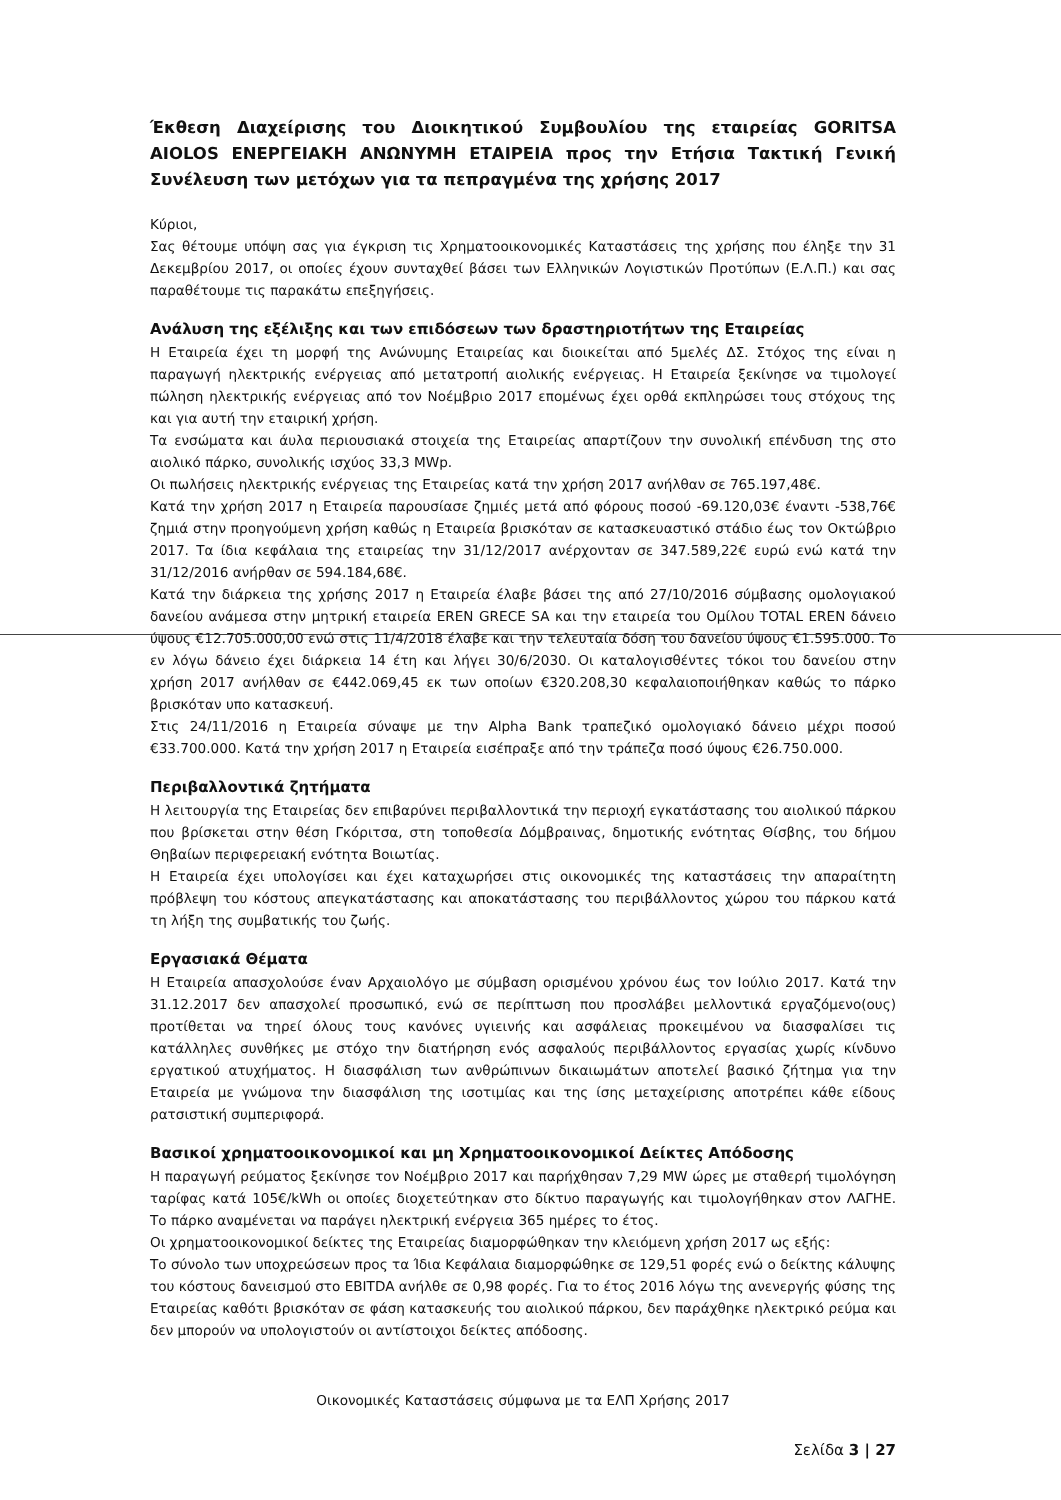Έκθεση Διαχείρισης του Διοικητικού Συμβουλίου της εταιρείας GORITSA AIOLOS ΕΝΕΡΓΕΙΑΚΗ ΑΝΩΝΥΜΗ ΕΤΑΙΡΕΙΑ προς την Ετήσια Τακτική Γενική Συνέλευση των μετόχων για τα πεπραγμένα της χρήσης 2017
Κύριοι,
Σας θέτουμε υπόψη σας για έγκριση τις Χρηματοοικονομικές Καταστάσεις της χρήσης που έληξε την 31 Δεκεμβρίου 2017, οι οποίες έχουν συνταχθεί βάσει των Ελληνικών Λογιστικών Προτύπων (Ε.Λ.Π.) και σας παραθέτουμε τις παρακάτω επεξηγήσεις.
Ανάλυση της εξέλιξης και των επιδόσεων των δραστηριοτήτων της Εταιρείας
Η Εταιρεία έχει τη μορφή της Ανώνυμης Εταιρείας και διοικείται από 5μελές ΔΣ. Στόχος της είναι η παραγωγή ηλεκτρικής ενέργειας από μετατροπή αιολικής ενέργειας. Η Εταιρεία ξεκίνησε να τιμολογεί πώληση ηλεκτρικής ενέργειας από τον Νοέμβριο 2017 επομένως έχει ορθά εκπληρώσει τους στόχους της και για αυτή την εταιρική χρήση.
Τα ενσώματα και άυλα περιουσιακά στοιχεία της Εταιρείας απαρτίζουν την συνολική επένδυση της στο αιολικό πάρκο, συνολικής ισχύος 33,3 MWp.
Οι πωλήσεις ηλεκτρικής ενέργειας της Εταιρείας κατά την χρήση 2017 ανήλθαν σε 765.197,48€.
Κατά την χρήση 2017 η Εταιρεία παρουσίασε ζημιές μετά από φόρους ποσού -69.120,03€ έναντι -538,76€ ζημιά στην προηγούμενη χρήση καθώς η Εταιρεία βρισκόταν σε κατασκευαστικό στάδιο έως τον Οκτώβριο 2017. Τα ίδια κεφάλαια της εταιρείας την 31/12/2017 ανέρχονταν σε 347.589,22€ ευρώ ενώ κατά την 31/12/2016 ανήρθαν σε 594.184,68€.
Κατά την διάρκεια της χρήσης 2017 η Εταιρεία έλαβε βάσει της από 27/10/2016 σύμβασης ομολογιακού δανείου ανάμεσα στην μητρική εταιρεία EREN GRECE SA και την εταιρεία του Ομίλου TOTAL EREN δάνειο ύψους €12.705.000,00 ενώ στις 11/4/2018 έλαβε και την τελευταία δόση του δανείου ύψους €1.595.000. Το εν λόγω δάνειο έχει διάρκεια 14 έτη και λήγει 30/6/2030. Οι καταλογισθέντες τόκοι του δανείου στην χρήση 2017 ανήλθαν σε €442.069,45 εκ των οποίων €320.208,30 κεφαλαιοποιήθηκαν καθώς το πάρκο βρισκόταν υπο κατασκευή.
Στις 24/11/2016 η Εταιρεία σύναψε με την Alpha Bank τραπεζικό ομολογιακό δάνειο μέχρι ποσού €33.700.000. Κατά την χρήση 2017 η Εταιρεία εισέπραξε από την τράπεζα ποσό ύψους €26.750.000.
Περιβαλλοντικά ζητήματα
Η λειτουργία της Εταιρείας δεν επιβαρύνει περιβαλλοντικά την περιοχή εγκατάστασης του αιολικού πάρκου που βρίσκεται στην θέση Γκόριτσα, στη τοποθεσία Δόμβραινας, δημοτικής ενότητας Θίσβης, του δήμου Θηβαίων περιφερειακή ενότητα Βοιωτίας.
Η Εταιρεία έχει υπολογίσει και έχει καταχωρήσει στις οικονομικές της καταστάσεις την απαραίτητη πρόβλεψη του κόστους απεγκατάστασης και αποκατάστασης του περιβάλλοντος χώρου του πάρκου κατά τη λήξη της συμβατικής του ζωής.
Εργασιακά Θέματα
Η Εταιρεία απασχολούσε έναν Αρχαιολόγο με σύμβαση ορισμένου χρόνου έως τον Ιούλιο 2017. Κατά την 31.12.2017 δεν απασχολεί προσωπικό, ενώ σε περίπτωση που προσλάβει μελλοντικά εργαζόμενο(ους) προτίθεται να τηρεί όλους τους κανόνες υγιεινής και ασφάλειας προκειμένου να διασφαλίσει τις κατάλληλες συνθήκες με στόχο την διατήρηση ενός ασφαλούς περιβάλλοντος εργασίας χωρίς κίνδυνο εργατικού ατυχήματος. Η διασφάλιση των ανθρώπινων δικαιωμάτων αποτελεί βασικό ζήτημα για την Εταιρεία με γνώμονα την διασφάλιση της ισοτιμίας και της ίσης μεταχείρισης αποτρέπει κάθε είδους ρατσιστική συμπεριφορά.
Βασικοί χρηματοοικονομικοί και μη Χρηματοοικονομικοί Δείκτες Απόδοσης
Η παραγωγή ρεύματος ξεκίνησε τον Νοέμβριο 2017 και παρήχθησαν 7,29 MW ώρες με σταθερή τιμολόγηση ταρίφας κατά 105€/kWh οι οποίες διοχετεύτηκαν στο δίκτυο παραγωγής και τιμολογήθηκαν στον ΛΑΓΗΕ. Το πάρκο αναμένεται να παράγει ηλεκτρική ενέργεια 365 ημέρες το έτος.
Οι χρηματοοικονομικοί δείκτες της Εταιρείας διαμορφώθηκαν την κλειόμενη χρήση 2017 ως εξής:
Το σύνολο των υποχρεώσεων προς τα Ίδια Κεφάλαια διαμορφώθηκε σε 129,51 φορές ενώ ο δείκτης κάλυψης του κόστους δανεισμού στο EBITDA ανήλθε σε 0,98 φορές. Για το έτος 2016 λόγω της ανενεργής φύσης της Εταιρείας καθότι βρισκόταν σε φάση κατασκευής του αιολικού πάρκου, δεν παράχθηκε ηλεκτρικό ρεύμα και δεν μπορούν να υπολογιστούν οι αντίστοιχοι δείκτες απόδοσης.
Οικονομικές Καταστάσεις σύμφωνα με τα ΕΛΠ Χρήσης 2017
Σελίδα 3 | 27